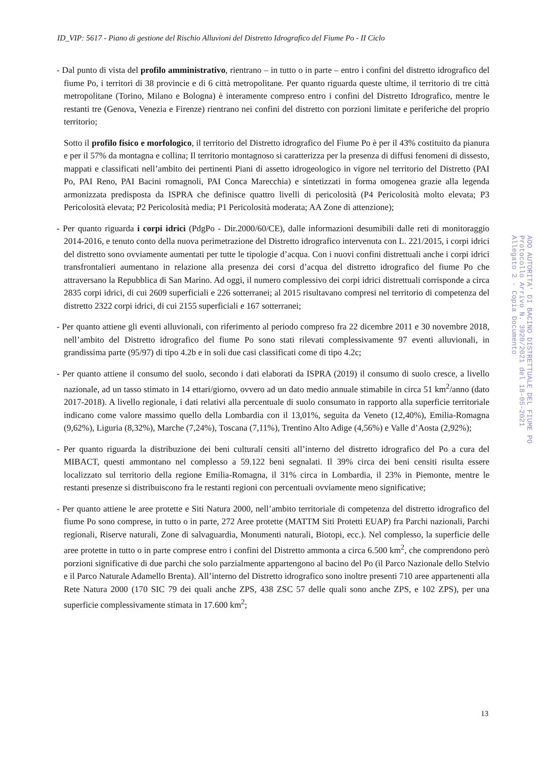ID_VIP: 5617 - Piano di gestione del Rischio Alluvioni del Distretto Idrografico del Fiume Po - II Ciclo
- Dal punto di vista del profilo amministrativo, rientrano – in tutto o in parte – entro i confini del distretto idrografico del fiume Po, i territori di 38 provincie e di 6 città metropolitane. Per quanto riguarda queste ultime, il territorio di tre città metropolitane (Torino, Milano e Bologna) è interamente compreso entro i confini del Distretto Idrografico, mentre le restanti tre (Genova, Venezia e Firenze) rientrano nei confini del distretto con porzioni limitate e periferiche del proprio territorio;
Sotto il profilo fisico e morfologico, il territorio del Distretto idrografico del Fiume Po è per il 43% costituito da pianura e per il 57% da montagna e collina; Il territorio montagnoso si caratterizza per la presenza di diffusi fenomeni di dissesto, mappati e classificati nell’ambito dei pertinenti Piani di assetto idrogeologico in vigore nel territorio del Distretto (PAI Po, PAI Reno, PAI Bacini romagnoli, PAI Conca Marecchia) e sintetizzati in forma omogenea grazie alla legenda armonizzata predisposta da ISPRA che definisce quattro livelli di pericolosità (P4 Pericolosità molto elevata; P3 Pericolosità elevata; P2 Pericolosità media; P1 Pericolosità moderata; AA Zone di attenzione);
- Per quanto riguarda i corpi idrici (PdgPo - Dir.2000/60/CE), dalle informazioni desumibili dalle reti di monitoraggio 2014-2016, e tenuto conto della nuova perimetrazione del Distretto idrografico intervenuta con L. 221/2015, i corpi idrici del distretto sono ovviamente aumentati per tutte le tipologie d’acqua. Con i nuovi confini distrettuali anche i corpi idrici transfrontalieri aumentano in relazione alla presenza dei corsi d’acqua del distretto idrografico del fiume Po che attraversano la Repubblica di San Marino. Ad oggi, il numero complessivo dei corpi idrici distrettuali corrisponde a circa 2835 corpi idrici, di cui 2609 superficiali e 226 sotterranei; al 2015 risultavano compresi nel territorio di competenza del distretto 2322 corpi idrici, di cui 2155 superficiali e 167 sotterranei;
- Per quanto attiene gli eventi alluvionali, con riferimento al periodo compreso fra 22 dicembre 2011 e 30 novembre 2018, nell’ambito del Distretto idrografico del fiume Po sono stati rilevati complessivamente 97 eventi alluvionali, in grandissima parte (95/97) di tipo 4.2b e in soli due casi classificati come di tipo 4.2c;
- Per quanto attiene il consumo del suolo, secondo i dati elaborati da ISPRA (2019) il consumo di suolo cresce, a livello nazionale, ad un tasso stimato in 14 ettari/giorno, ovvero ad un dato medio annuale stimabile in circa 51 km<sup>2</sup>/anno (dato 2017-2018). A livello regionale, i dati relativi alla percentuale di suolo consumato in rapporto alla superficie territoriale indicano come valore massimo quello della Lombardia con il 13,01%, seguita da Veneto (12,40%), Emilia-Romagna (9,62%), Liguria (8,32%), Marche (7,24%), Toscana (7,11%), Trentino Alto Adige (4,56%) e Valle d’Aosta (2,92%);
- Per quanto riguarda la distribuzione dei beni culturali censiti all’interno del distretto idrografico del Po a cura del MIBACT, questi ammontano nel complesso a 59.122 beni segnalati. Il 39% circa dei beni censiti risulta essere localizzato sul territorio della regione Emilia-Romagna, il 31% circa in Lombardia, il 23% in Piemonte, mentre le restanti presenze si distribuiscono fra le restanti regioni con percentuali ovviamente meno significative;
- Per quanto attiene le aree protette e Siti Natura 2000, nell’ambito territoriale di competenza del distretto idrografico del fiume Po sono comprese, in tutto o in parte, 272 Aree protette (MATTM Siti Protetti EUAP) fra Parchi nazionali, Parchi regionali, Riserve naturali, Zone di salvaguardia, Monumenti naturali, Biotopi, ecc.). Nel complesso, la superficie delle aree protette in tutto o in parte comprese entro i confini del Distretto ammonta a circa 6.500 km<sup>2</sup>, che comprendono però porzioni significative di due parchi che solo parzialmente appartengono al bacino del Po (il Parco Nazionale dello Stelvio e il Parco Naturale Adamello Brenta). All’interno del Distretto idrografico sono inoltre presenti 710 aree appartenenti alla Rete Natura 2000 (170 SIC 79 dei quali anche ZPS, 438 ZSC 57 delle quali sono anche ZPS, e 102 ZPS), per una superficie complessivamente stimata in 17.600 km<sup>2</sup>;
AOO AUTORITA' DI BACINO DISTRETTUALE DEL FIUME PO
Protocollo Arrivo N. 3920/2021 del 18-05-2021
Allegato 2 - Copia Documento
13